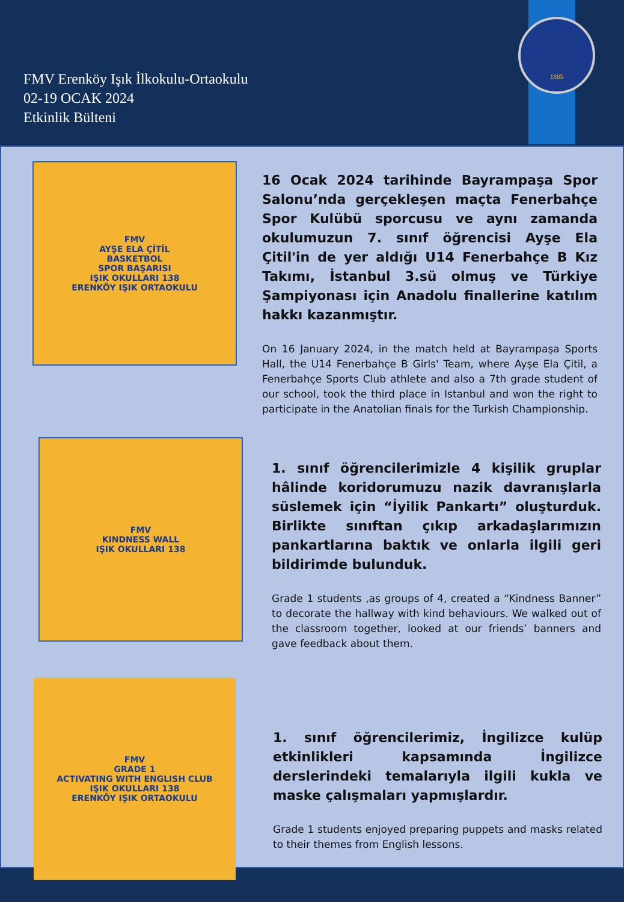FMV Erenköy Işık İlkokulu-Ortaokulu
02-19 OCAK 2024
Etkinlik Bülteni
1885
FMV
AYŞE ELA ÇİTİL
BASKETBOL
SPOR BAŞARISI
IŞIK OKULLARI 138
ERENKÖY IŞIK ORTAOKULU
16 Ocak 2024 tarihinde Bayrampaşa Spor Salonu’nda gerçekleşen maçta Fenerbahçe Spor Kulübü sporcusu ve aynı zamanda okulumuzun 7. sınıf öğrencisi Ayşe Ela Çitil'in de yer aldığı U14 Fenerbahçe B Kız Takımı, İstanbul 3.sü olmuş ve Türkiye Şampiyonası için Anadolu finallerine katılım hakkı kazanmıştır.
On 16 January 2024, in the match held at Bayrampaşa Sports Hall, the U14 Fenerbahçe B Girls' Team, where Ayşe Ela Çitil, a Fenerbahçe Sports Club athlete and also a 7th grade student of our school, took the third place in Istanbul and won the right to participate in the Anatolian finals for the Turkish Championship.
FMV
KINDNESS WALL
IŞIK OKULLARI 138
1. sınıf öğrencilerimizle 4 kişilik gruplar hâlinde koridorumuzu nazik davranışlarla süslemek için “İyilik Pankartı” oluşturduk. Birlikte sınıftan çıkıp arkadaşlarımızın pankartlarına baktık ve onlarla ilgili geri bildirimde bulunduk.
Grade 1 students ,as groups of 4, created a “Kindness Banner” to decorate the hallway with kind behaviours. We walked out of the classroom together, looked at our friends’ banners and gave feedback about them.
FMV
GRADE 1
ACTIVATING WITH ENGLISH CLUB
IŞIK OKULLARI 138
ERENKÖY IŞIK ORTAOKULU
1. sınıf öğrencilerimiz, İngilizce kulüp etkinlikleri kapsamında İngilizce derslerindeki temalarıyla ilgili kukla ve maske çalışmaları yapmışlardır.
Grade 1 students enjoyed preparing puppets and masks related to their themes from English lessons.